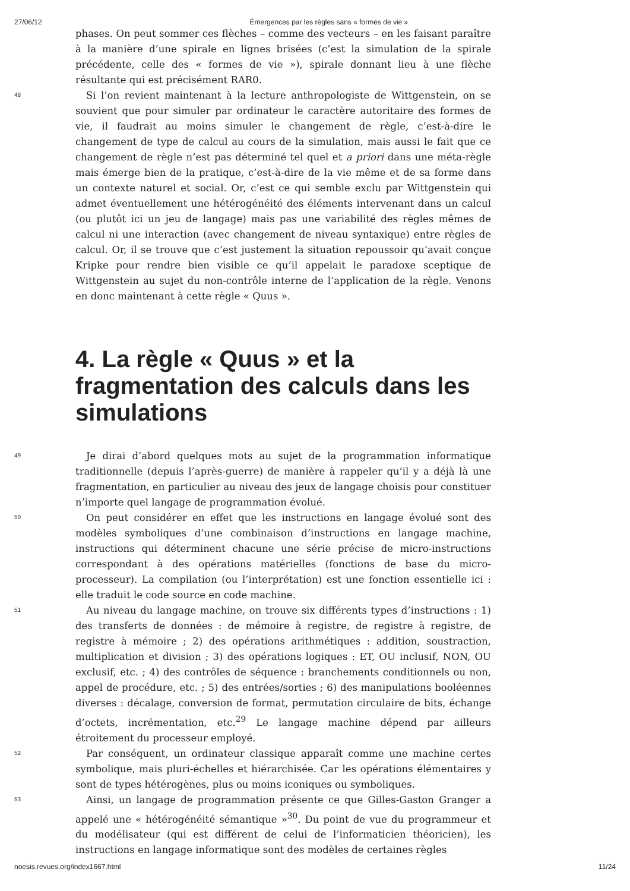27/06/12 Émergences par les règles sans « formes de vie »
phases. On peut sommer ces flèches – comme des vecteurs – en les faisant paraître à la manière d’une spirale en lignes brisées (c’est la simulation de la spirale précédente, celle des « formes de vie »), spirale donnant lieu à une flèche résultante qui est précisément RAR0.
48
Si l’on revient maintenant à la lecture anthropologiste de Wittgenstein, on se souvient que pour simuler par ordinateur le caractère autoritaire des formes de vie, il faudrait au moins simuler le changement de règle, c’est-à-dire le changement de type de calcul au cours de la simulation, mais aussi le fait que ce changement de règle n’est pas déterminé tel quel et a priori dans une méta-règle mais émerge bien de la pratique, c’est-à-dire de la vie même et de sa forme dans un contexte naturel et social. Or, c’est ce qui semble exclu par Wittgenstein qui admet éventuellement une hétérogénéité des éléments intervenant dans un calcul (ou plutôt ici un jeu de langage) mais pas une variabilité des règles mêmes de calcul ni une interaction (avec changement de niveau syntaxique) entre règles de calcul. Or, il se trouve que c’est justement la situation repoussoir qu’avait conçue Kripke pour rendre bien visible ce qu’il appelait le paradoxe sceptique de Wittgenstein au sujet du non-contrôle interne de l’application de la règle. Venons en donc maintenant à cette règle « Quus ».
4. La règle « Quus » et la fragmentation des calculs dans les simulations
49
Je dirai d’abord quelques mots au sujet de la programmation informatique traditionnelle (depuis l’après-guerre) de manière à rappeler qu’il y a déjà là une fragmentation, en particulier au niveau des jeux de langage choisis pour constituer n’importe quel langage de programmation évolué.
50
On peut considérer en effet que les instructions en langage évolué sont des modèles symboliques d’une combinaison d’instructions en langage machine, instructions qui déterminent chacune une série précise de micro-instructions correspondant à des opérations matérielles (fonctions de base du micro-processeur). La compilation (ou l’interprétation) est une fonction essentielle ici : elle traduit le code source en code machine.
51
Au niveau du langage machine, on trouve six différents types d’instructions : 1) des transferts de données : de mémoire à registre, de registre à registre, de registre à mémoire ; 2) des opérations arithmétiques : addition, soustraction, multiplication et division ; 3) des opérations logiques : ET, OU inclusif, NON, OU exclusif, etc. ; 4) des contrôles de séquence : branchements conditionnels ou non, appel de procédure, etc. ; 5) des entrées/sorties ; 6) des manipulations booléennes diverses : décalage, conversion de format, permutation circulaire de bits, échange d’octets, incrémentation, etc.<sup>29</sup> Le langage machine dépend par ailleurs étroitement du processeur employé.
52
Par conséquent, un ordinateur classique apparaît comme une machine certes symbolique, mais pluri-échelles et hiérarchisée. Car les opérations élémentaires y sont de types hétérogènes, plus ou moins iconiques ou symboliques.
53
Ainsi, un langage de programmation présente ce que Gilles-Gaston Granger a appelé une « hétérogénéité sémantique »<sup>30</sup>. Du point de vue du programmeur et du modélisateur (qui est différent de celui de l’informaticien théoricien), les instructions en langage informatique sont des modèles de certaines règles
noesis.revues.org/index1667.html 11/24